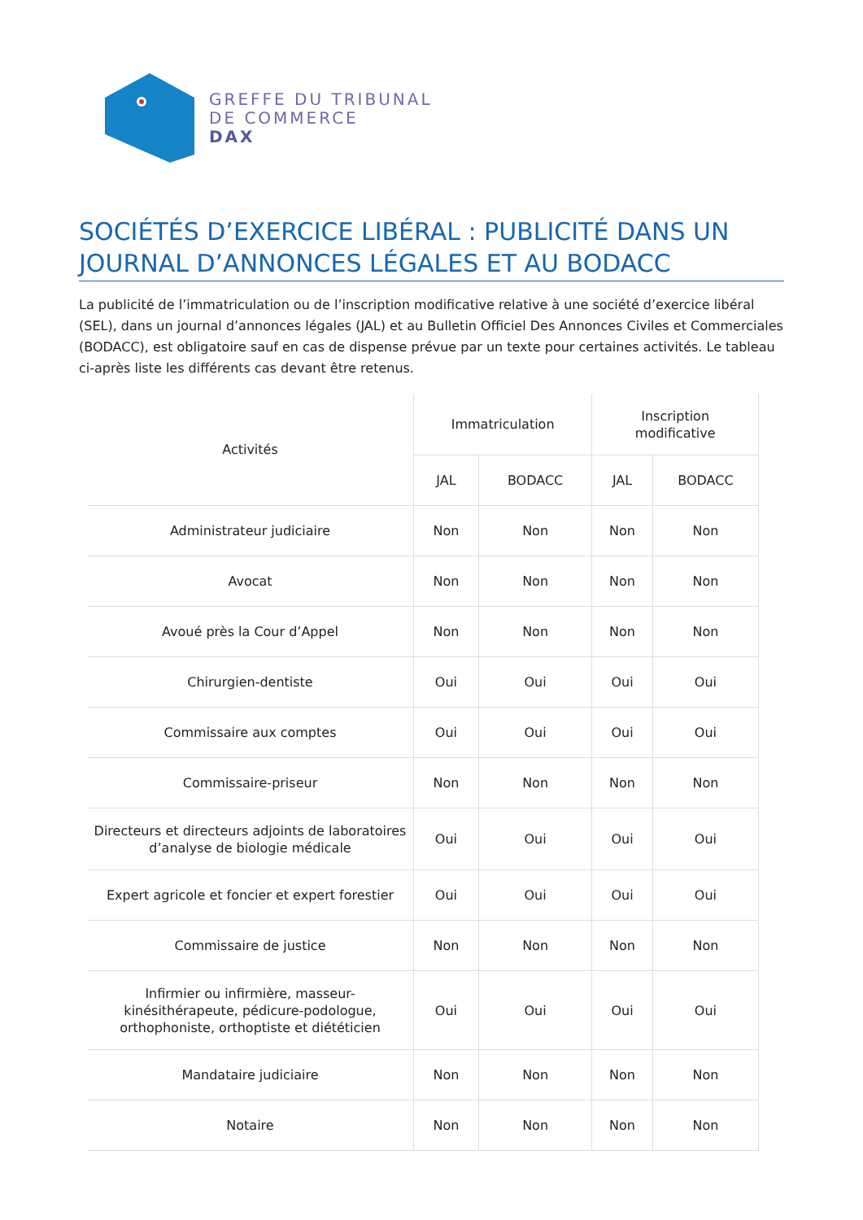GREFFE DU TRIBUNAL
DE COMMERCE
DAX
SOCIÉTÉS D’EXERCICE LIBÉRAL : PUBLICITÉ DANS UN JOURNAL D’ANNONCES LÉGALES ET AU BODACC
La publicité de l’immatriculation ou de l’inscription modificative relative à une société d’exercice libéral (SEL), dans un journal d’annonces légales (JAL) et au Bulletin Officiel Des Annonces Civiles et Commerciales (BODACC), est obligatoire sauf en cas de dispense prévue par un texte pour certaines activités. Le tableau ci-après liste les différents cas devant être retenus.
| Activités | Immatriculation | | Inscription modificative | |
| --- | --- | --- | --- | --- |
| | JAL | BODACC | JAL | BODACC |
| Administrateur judiciaire | Non | Non | Non | Non |
| Avocat | Non | Non | Non | Non |
| Avoué près la Cour d’Appel | Non | Non | Non | Non |
| Chirurgien-dentiste | Oui | Oui | Oui | Oui |
| Commissaire aux comptes | Oui | Oui | Oui | Oui |
| Commissaire-priseur | Non | Non | Non | Non |
| Directeurs et directeurs adjoints de laboratoires d’analyse de biologie médicale | Oui | Oui | Oui | Oui |
| Expert agricole et foncier et expert forestier | Oui | Oui | Oui | Oui |
| Commissaire de justice | Non | Non | Non | Non |
| Infirmier ou infirmière, masseur-kinésithérapeute, pédicure-podologue, orthophoniste, orthoptiste et diététicien | Oui | Oui | Oui | Oui |
| Mandataire judiciaire | Non | Non | Non | Non |
| Notaire | Non | Non | Non | Non |